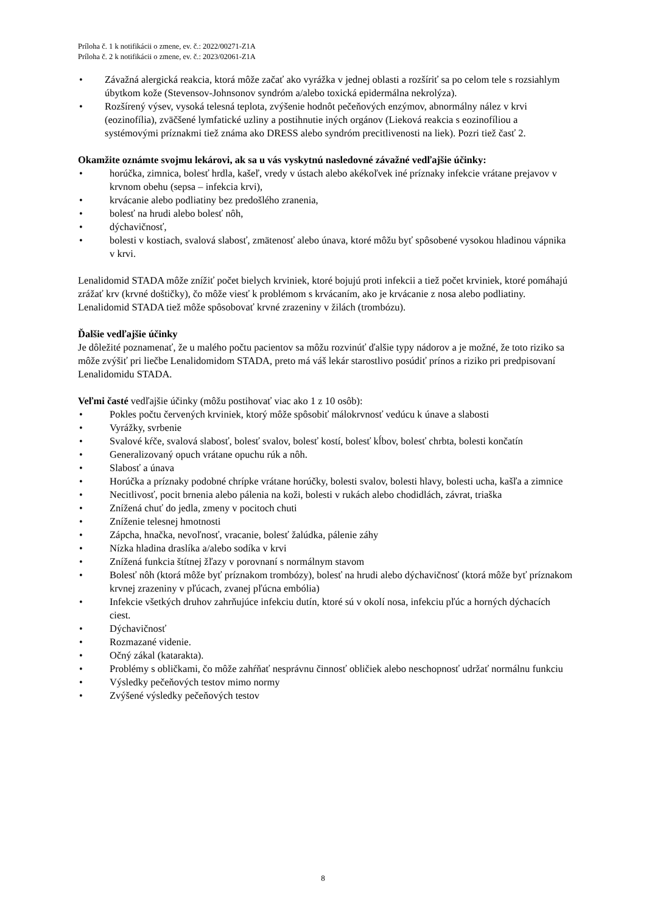Príloha č. 1 k notifikácii o zmene, ev. č.: 2022/00271-Z1A
Príloha č. 2 k notifikácii o zmene, ev. č.: 2023/02061-Z1A
• Závažná alergická reakcia, ktorá môže začať ako vyrážka v jednej oblasti a rozšíriť sa po celom tele s rozsiahlym úbytkom kože (Stevensov-Johnsonov syndróm a/alebo toxická epidermálna nekrolýza).
• Rozšírený výsev, vysoká telesná teplota, zvýšenie hodnôt pečeňových enzýmov, abnormálny nález v krvi (eozinofília), zväčšené lymfatické uzliny a postihnutie iných orgánov (Lieková reakcia s eozinofíliou a systémovými príznakmi tiež známa ako DRESS alebo syndróm precitlivenosti na liek). Pozri tiež časť 2.
Okamžite oznámte svojmu lekárovi, ak sa u vás vyskytnú nasledovné závažné vedľajšie účinky:
• horúčka, zimnica, bolesť hrdla, kašeľ, vredy v ústach alebo akékoľvek iné príznaky infekcie vrátane prejavov v krvnom obehu (sepsa – infekcia krvi),
• krvácanie alebo podliatiny bez predošlého zranenia,
• bolesť na hrudi alebo bolesť nôh,
• dýchavičnosť,
• bolesti v kostiach, svalová slabosť, zmätenosť alebo únava, ktoré môžu byť spôsobené vysokou hladinou vápnika v krvi.
Lenalidomid STADA môže znížiť počet bielych krviniek, ktoré bojujú proti infekcii a tiež počet krviniek, ktoré pomáhajú zrážať krv (krvné doštičky), čo môže viesť k problémom s krvácaním, ako je krvácanie z nosa alebo podliatiny. Lenalidomid STADA tiež môže spôsobovať krvné zrazeniny v žilách (trombózu).
Ďalšie vedľajšie účinky
Je dôležité poznamenať, že u malého počtu pacientov sa môžu rozvinúť ďalšie typy nádorov a je možné, že toto riziko sa môže zvýšiť pri liečbe Lenalidomidom STADA, preto má váš lekár starostlivo posúdiť prínos a riziko pri predpisovaní Lenalidomidu STADA.
Veľmi časté vedľajšie účinky (môžu postihovať viac ako 1 z 10 osôb):
• Pokles počtu červených krviniek, ktorý môže spôsobiť málokrvnosť vedúcu k únave a slabosti
• Vyrážky, svrbenie
• Svalové kŕče, svalová slabosť, bolesť svalov, bolesť kostí, bolesť kĺbov, bolesť chrbta, bolesti končatín
• Generalizovaný opuch vrátane opuchu rúk a nôh.
• Slabosť a únava
• Horúčka a príznaky podobné chrípke vrátane horúčky, bolesti svalov, bolesti hlavy, bolesti ucha, kašľa a zimnice
• Necitlivosť, pocit brnenia alebo pálenia na koži, bolesti v rukách alebo chodidlách, závrat, triaška
• Znížená chuť do jedla, zmeny v pocitoch chuti
• Zníženie telesnej hmotnosti
• Zápcha, hnačka, nevoľnosť, vracanie, bolesť žalúdka, pálenie záhy
• Nízka hladina draslíka a/alebo sodíka v krvi
• Znížená funkcia štítnej žľazy v porovnaní s normálnym stavom
• Bolesť nôh (ktorá môže byť príznakom trombózy), bolesť na hrudi alebo dýchavičnosť (ktorá môže byť príznakom krvnej zrazeniny v pľúcach, zvanej pľúcna embólia)
• Infekcie všetkých druhov zahrňujúce infekciu dutín, ktoré sú v okolí nosa, infekciu pľúc a horných dýchacích ciest.
• Dýchavičnosť
• Rozmazané videnie.
• Očný zákal (katarakta).
• Problémy s obličkami, čo môže zahŕňať nesprávnu činnosť obličiek alebo neschopnosť udržať normálnu funkciu
• Výsledky pečeňových testov mimo normy
• Zvýšené výsledky pečeňových testov
8